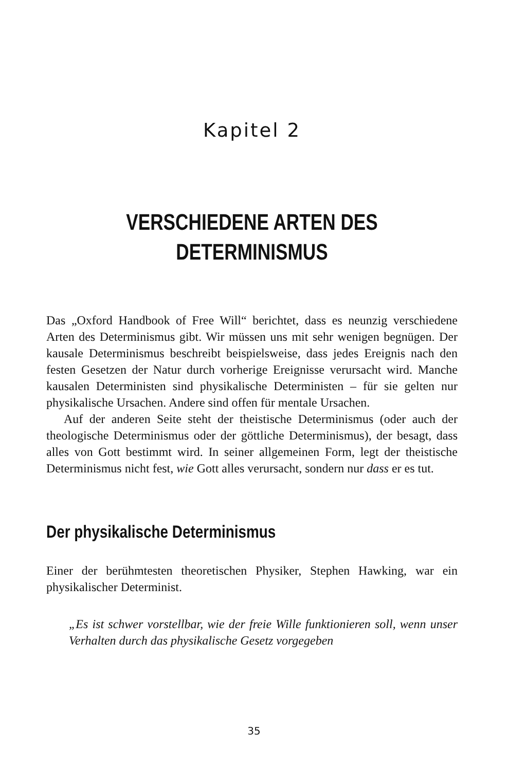Kapitel 2
VERSCHIEDENE ARTEN DES
DETERMINISMUS
Das „Oxford Handbook of Free Will“ berichtet, dass es neunzig verschiedene Arten des Determinismus gibt. Wir müssen uns mit sehr wenigen begnügen. Der kausale Determinismus beschreibt beispielsweise, dass jedes Ereignis nach den festen Gesetzen der Natur durch vorherige Ereignisse verursacht wird. Manche kausalen Deterministen sind physikalische Deterministen – für sie gelten nur physikalische Ursachen. Andere sind offen für mentale Ursachen.
Auf der anderen Seite steht der theistische Determinismus (oder auch der theologische Determinismus oder der göttliche Determinismus), der besagt, dass alles von Gott bestimmt wird. In seiner allgemeinen Form, legt der theistische Determinismus nicht fest, wie Gott alles verursacht, sondern nur dass er es tut.
Der physikalische Determinismus
Einer der berühmtesten theoretischen Physiker, Stephen Hawking, war ein physikalischer Determinist.
„Es ist schwer vorstellbar, wie der freie Wille funktionieren soll, wenn unser Verhalten durch das physikalische Gesetz vorgegeben
35